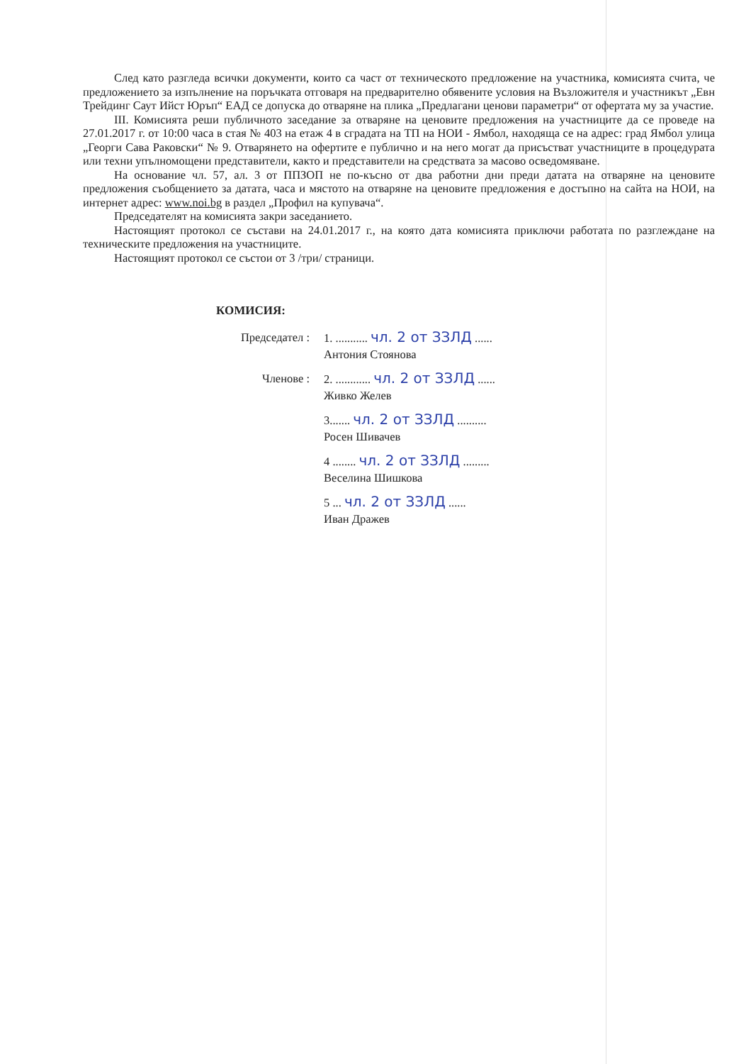След като разгледа всички документи, които са част от техническото предложение на участника, комисията счита, че предложението за изпълнение на поръчката отговаря на предварително обявените условия на Възложителя и участникът „Евн Трейдинг Саут Ийст Юръп“ ЕАД се допуска до отваряне на плика „Предлагани ценови параметри“ от офертата му за участие.
III. Комисията реши публичното заседание за отваряне на ценовите предложения на участниците да се проведе на 27.01.2017 г. от 10:00 часа в стая № 403 на етаж 4 в сградата на ТП на НОИ - Ямбол, находяща се на адрес: град Ямбол улица „Георги Сава Раковски“ № 9. Отварянето на офертите е публично и на него могат да присъстват участниците в процедурата или техни упълномощени представители, както и представители на средствата за масово осведомяване.
На основание чл. 57, ал. 3 от ППЗОП не по-късно от два работни дни преди датата на отваряне на ценовите предложения съобщението за датата, часа и мястото на отваряне на ценовите предложения е достъпно на сайта на НОИ, на интернет адрес: www.noi.bg в раздел „Профил на купувача“.
Председателят на комисията закри заседанието.
Настоящият протокол се състави на 24.01.2017 г., на която дата комисията приключи работата по разглеждане на техническите предложения на участниците.
Настоящият протокол се състои от 3 /три/ страници.
КОМИСИЯ:
Председател : 1. ........... чл. 2 от ЗЗЛД ......
Антония Стоянова
Членове : 2. ............ чл. 2 от ЗЗЛД ......
Живко Желев
3....... чл. 2 от ЗЗЛД ..........
Росен Шивачев
4 ........ чл. 2 от ЗЗЛД .........
Веселина Шишкова
5 ... чл. 2 от ЗЗЛД ......
Иван Дражев